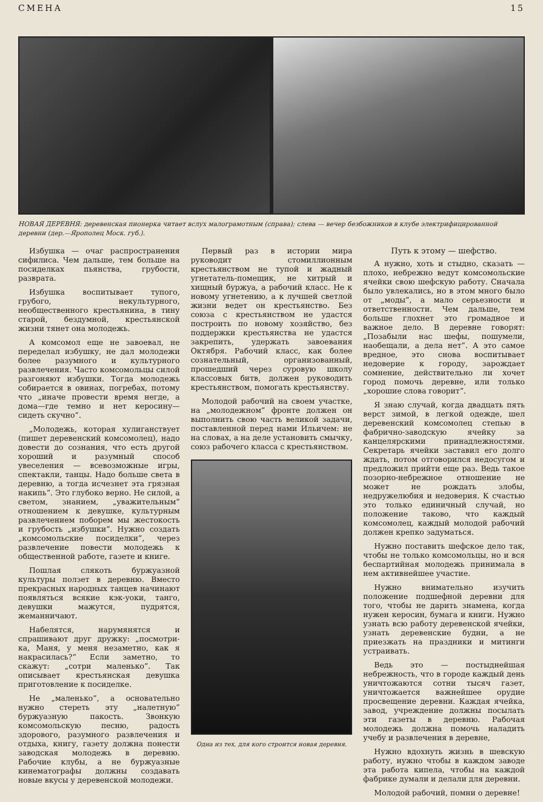СМЕНА 15
НОВАЯ ДЕРЕВНЯ: деревенская пионерка читает вслух малограмотным (справа); слева — вечер безбожников в клубе электрифицированной деревни (дер.—Ярополец Моск. губ.).
Избушка — очаг распространения сифилиса. Чем дальше, тем больше на посиделках пьянства, грубости, разврата.
Избушка воспитывает тупого, грубого, некультурного, необщественного крестьянина, в тину старой, бездумной, крестьянской жизни тянет она молодежь.
А комсомол еще не завоевал, не переделал избушку, не дал молодежи более разумного и культурного развлечения. Часто комсомольцы силой разгоняют избушки. Тогда молодежь собирается в овинах, погребах, потому что „иначе провести время негде, а дома—где темно и нет керосину—сидеть скучно“.
„Молодежь, которая хулиганствует (пишет деревенский комсомолец), надо довести до сознания, что есть другой хороший и разумный способ увеселения — всевозможные игры, спектакли, танцы. Надо больше света в деревню, а тогда исчезнет эта грязная накипь“. Это глубоко верно. Не силой, а светом, знанием, „уважительным“ отношением к девушке, культурным развлечением поборем мы жестокость и грубость „избушки“. Нужно создать „комсомольские посиделки“, через развлечение повести молодежь к общественной работе, газете и книге.
Пошлая слякоть буржуазной культуры ползет в деревню. Вместо прекрасных народных танцев начинают появляться всякие кэк-уоки, танго, девушки мажутся, пудрятся, жеманничают.
Набелятся, нарумянятся и спрашивают друг дружку: „посмотри-ка, Маня, у меня незаметно, как я накрасилась?“ Если заметно, то скажут: „сотри маленько“. Так описывает крестьянская девушка приготовление к посиделке.
Не „маленько“, а основательно нужно стереть эту „налетную“ буржуазную пакость. Звонкую комсомольскую песню, радость здорового, разумного развлечения и отдыха, книгу, газету должна понести заводская молодежь в деревню. Рабочие клубы, а не буржуазные кинематографы должны создавать новые вкусы у деревенской молодежи.
Первый раз в истории мира руководит стомиллионным крестьянством не тупой и жадный угнетатель-помещик, не хитрый и хищный буржуа, а рабочий класс. Не к новому угнетению, а к лучшей светлой жизни ведет он крестьянство. Без союза с крестьянством не удастся построить по новому хозяйство, без поддержки крестьянства не удастся закрепить, удержать завоевания Октября. Рабочий класс, как более сознательный, организованный, прошедший через суровую школу классовых битв, должен руководить крестьянством, помогать крестьянству.
Молодой рабочий на своем участке, на „молодежном“ фронте должен он выполнить свою часть великой задачи, поставленной перед нами Ильичем: не на словах, а на деле установить смычку, союз рабочего класса с крестьянством.
Одна из тех, для кого строится новая деревня.
Путь к этому — шефство.
А нужно, хоть и стыдно, сказать — плохо, небрежно ведут комсомольские ячейки свою шефскую работу. Сначала было увлекались, но в этом много было от „моды“, а мало серьезности и ответственности. Чем дальше, тем больше глохнет это громадное и важное дело. В деревне говорят: „Позабыли нас шефы, пошумели, наобещали, а дела нет“. А это самое вредное, это снова воспитывает недоверие к городу, зарождает сомнение, действительно ли хочет город помочь деревне, или только „хорошие слова говорит“.
Я знаю случай, когда двадцать пять верст зимой, в легкой одежде, шел деревенский комсомолец степью в фабрично-заводскую ячейку за канцелярскими принадлежностями. Секретарь ячейки заставил его долго ждать, потом отговорился недосугом и предложил прийти еще раз. Ведь такое позорно-небрежное отношение не может не рождать злобы, недружелюбия и недоверия. К счастью это только единичный случай, но положение таково, что каждый комсомолец, каждый молодой рабочий должен крепко задуматься.
Нужно поставить шефское дело так, чтобы не только комсомольцы, но и вся беспартийная молодежь принимала в нем активнейшее участие.
Нужно внимательно изучить положение подшефной деревни для того, чтобы не дарить знамена, когда нужен керосин, бумага и книги. Нужно узнать всю работу деревенской ячейки, узнать деревенские будни, а не приезжать на праздники и митинги устраивать.
Ведь это — постыднейшая небрежность, что в городе каждый день уничтожаются сотни тысяч газет, уничтожается важнейшее орудие просвещение деревни. Каждая ячейка, завод, учреждение должны посылать эти газеты в деревню. Рабочая молодежь должна помочь наладить учебу и развлечения в деревне,
Нужно вдохнуть жизнь в шевскую работу, нужно чтобы в каждом заводе эта работа кипела, чтобы на каждой фабрике думали и делали для деревни.
Молодой рабочий, помни о деревне!